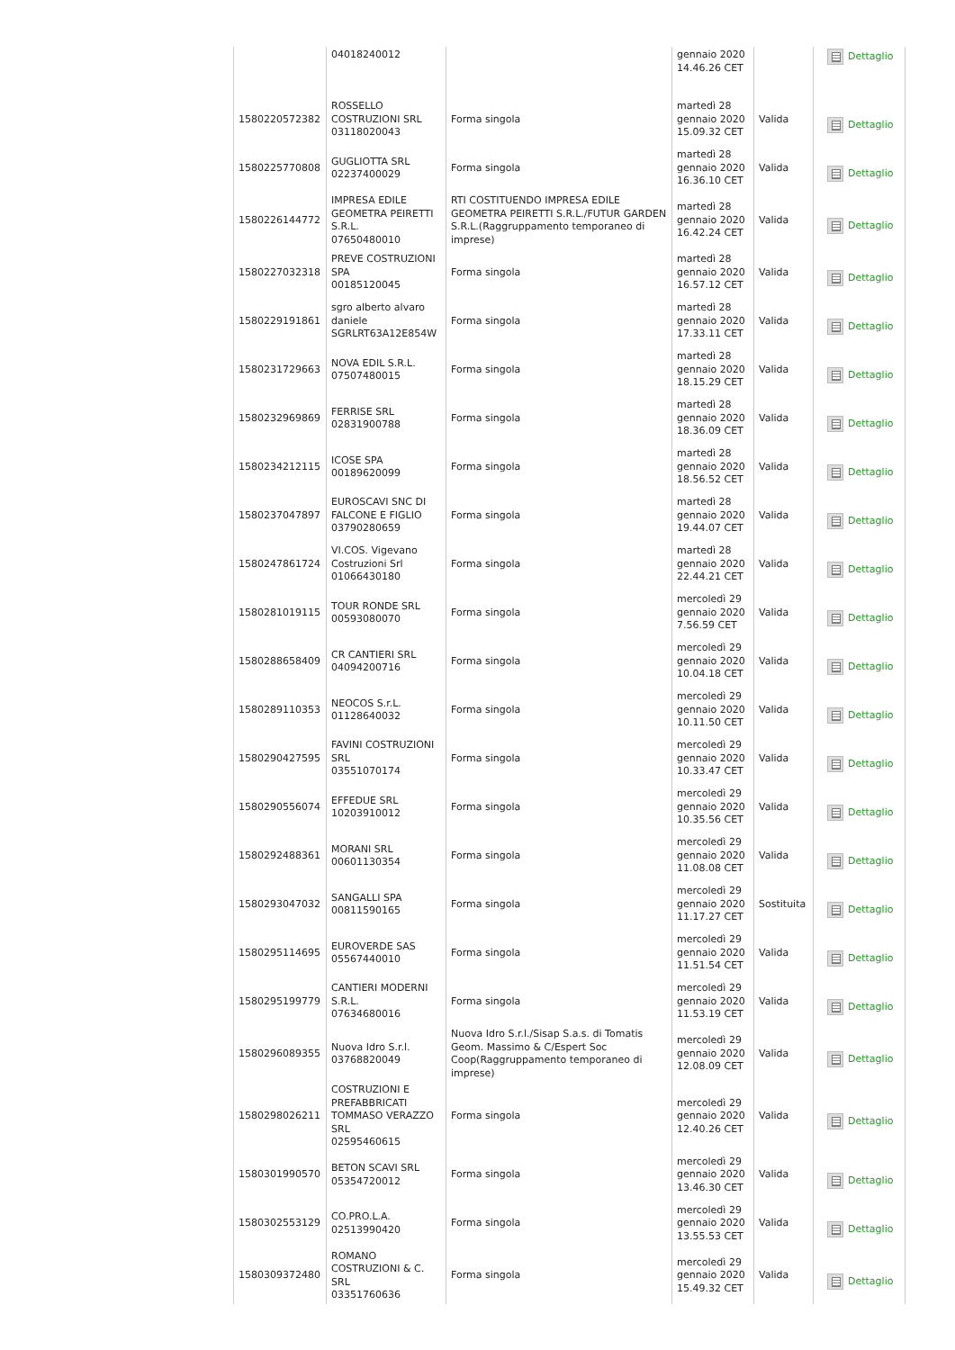| | 04018240012 | | gennaio 2020 14.46.26 CET | | Dettaglio |
| 1580220572382 | ROSSELLO COSTRUZIONI SRL 03118020043 | Forma singola | martedì 28 gennaio 2020 15.09.32 CET | Valida | Dettaglio |
| 1580225770808 | GUGLIOTTA SRL 02237400029 | Forma singola | martedì 28 gennaio 2020 16.36.10 CET | Valida | Dettaglio |
| 1580226144772 | IMPRESA EDILE GEOMETRA PEIRETTI S.R.L. 07650480010 | RTI COSTITUENDO IMPRESA EDILE GEOMETRA PEIRETTI S.R.L./FUTUR GARDEN S.R.L.(Raggruppamento temporaneo di imprese) | martedì 28 gennaio 2020 16.42.24 CET | Valida | Dettaglio |
| 1580227032318 | PREVE COSTRUZIONI SPA 00185120045 | Forma singola | martedì 28 gennaio 2020 16.57.12 CET | Valida | Dettaglio |
| 1580229191861 | sgro alberto alvaro daniele SGRLRT63A12E854W | Forma singola | martedì 28 gennaio 2020 17.33.11 CET | Valida | Dettaglio |
| 1580231729663 | NOVA EDIL S.R.L. 07507480015 | Forma singola | martedì 28 gennaio 2020 18.15.29 CET | Valida | Dettaglio |
| 1580232969869 | FERRISE SRL 02831900788 | Forma singola | martedì 28 gennaio 2020 18.36.09 CET | Valida | Dettaglio |
| 1580234212115 | ICOSE SPA 00189620099 | Forma singola | martedì 28 gennaio 2020 18.56.52 CET | Valida | Dettaglio |
| 1580237047897 | EUROSCAVI SNC DI FALCONE E FIGLIO 03790280659 | Forma singola | martedì 28 gennaio 2020 19.44.07 CET | Valida | Dettaglio |
| 1580247861724 | VI.COS. Vigevano Costruzioni Srl 01066430180 | Forma singola | martedì 28 gennaio 2020 22.44.21 CET | Valida | Dettaglio |
| 1580281019115 | TOUR RONDE SRL 00593080070 | Forma singola | mercoledì 29 gennaio 2020 7.56.59 CET | Valida | Dettaglio |
| 1580288658409 | CR CANTIERI SRL 04094200716 | Forma singola | mercoledì 29 gennaio 2020 10.04.18 CET | Valida | Dettaglio |
| 1580289110353 | NEOCOS S.r.L. 01128640032 | Forma singola | mercoledì 29 gennaio 2020 10.11.50 CET | Valida | Dettaglio |
| 1580290427595 | FAVINI COSTRUZIONI SRL 03551070174 | Forma singola | mercoledì 29 gennaio 2020 10.33.47 CET | Valida | Dettaglio |
| 1580290556074 | EFFEDUE SRL 10203910012 | Forma singola | mercoledì 29 gennaio 2020 10.35.56 CET | Valida | Dettaglio |
| 1580292488361 | MORANI SRL 00601130354 | Forma singola | mercoledì 29 gennaio 2020 11.08.08 CET | Valida | Dettaglio |
| 1580293047032 | SANGALLI SPA 00811590165 | Forma singola | mercoledì 29 gennaio 2020 11.17.27 CET | Sostituita | Dettaglio |
| 1580295114695 | EUROVERDE SAS 05567440010 | Forma singola | mercoledì 29 gennaio 2020 11.51.54 CET | Valida | Dettaglio |
| 1580295199779 | CANTIERI MODERNI S.R.L. 07634680016 | Forma singola | mercoledì 29 gennaio 2020 11.53.19 CET | Valida | Dettaglio |
| 1580296089355 | Nuova Idro S.r.l. 03768820049 | Nuova Idro S.r.l./Sisap S.a.s. di Tomatis Geom. Massimo & C/Espert Soc Coop(Raggruppamento temporaneo di imprese) | mercoledì 29 gennaio 2020 12.08.09 CET | Valida | Dettaglio |
| 1580298026211 | COSTRUZIONI E PREFABBRICATI TOMMASO VERAZZO SRL 02595460615 | Forma singola | mercoledì 29 gennaio 2020 12.40.26 CET | Valida | Dettaglio |
| 1580301990570 | BETON SCAVI SRL 05354720012 | Forma singola | mercoledì 29 gennaio 2020 13.46.30 CET | Valida | Dettaglio |
| 1580302553129 | CO.PRO.L.A. 02513990420 | Forma singola | mercoledì 29 gennaio 2020 13.55.53 CET | Valida | Dettaglio |
| 1580309372480 | ROMANO COSTRUZIONI & C. SRL 03351760636 | Forma singola | mercoledì 29 gennaio 2020 15.49.32 CET | Valida | Dettaglio |